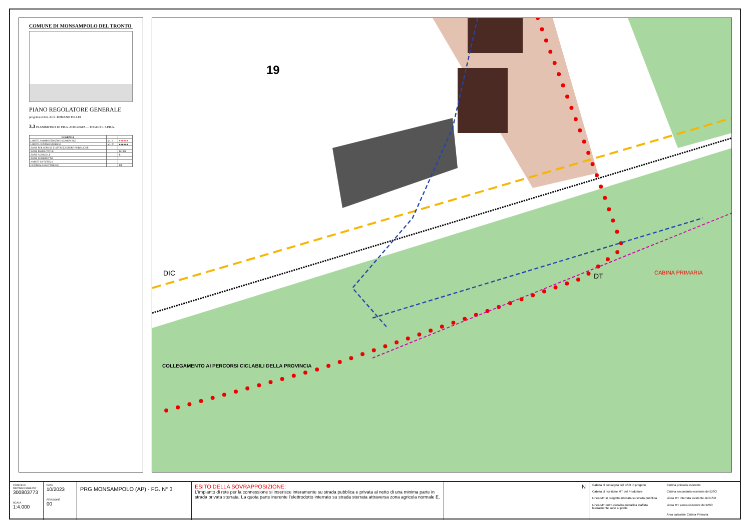COMUNE DI MONSAMPOLO DEL TRONTO
PIANO REGOLATORE GENERALE
progettista Dott. Arch. ROMANO PELLEI
3.3 PLANIMETRIA DI P.R.G. ADEGUATA — FOGLIO n. 3-P.R.G.
| LEGENDA | | |
| --- | --- | --- |
| LIMITE AMMINISTRATIVO COMUNALE | art. 1 | ●●●●●● |
| LIMITE CENTRO STORICO | art. 20 | ●●●●●● |
| ZONE PER SERVIZI E ATTREZZATURE PUBBLICHE | | |
| ZONE PRODUTTIVE | | DC DE |
| ZONE AGRICOLE | | E |
| ZONE DI RISPETTO | | |
| AMBITI DI TUTELA | | |
| CENTRALI ELETTRICHE | | DT |
19
DIC DT CABINA PRIMARIA
COLLEGAMENTO AI PERCORSI CICLABILI DELLA PROVINCIA
CODICE DI RINTRACCIABILITA'
300803773
SCALA
1:4.000
DATA
10/2023
REVISIONE
00
PRG MONSAMPOLO (AP) - FG. N° 3
ESITO DELLA SOVRAPPOSIZIONE:
L'impianto di rete per la connessione si inserisce interamente su strada pubblica e privata al netto di una minima parte in strada privata sterrata. La quota parte inerente l'elettrodotto interrato su strada sterrata attraversa zona agricola normale E.
N
Cabina di consegna del DSO in progetto Cabina primaria esistente Cabina di ricezione MT del Produttore Cabina secondaria esistente del DSO Linea MT in progetto interrata su strada pubblica Linea MT interrata esistente del DSO Linea MT entro canalina metallica staffata lateralmente sotto al ponte Linea MT aerea esistente del DSO Area catastale Cabina Primaria